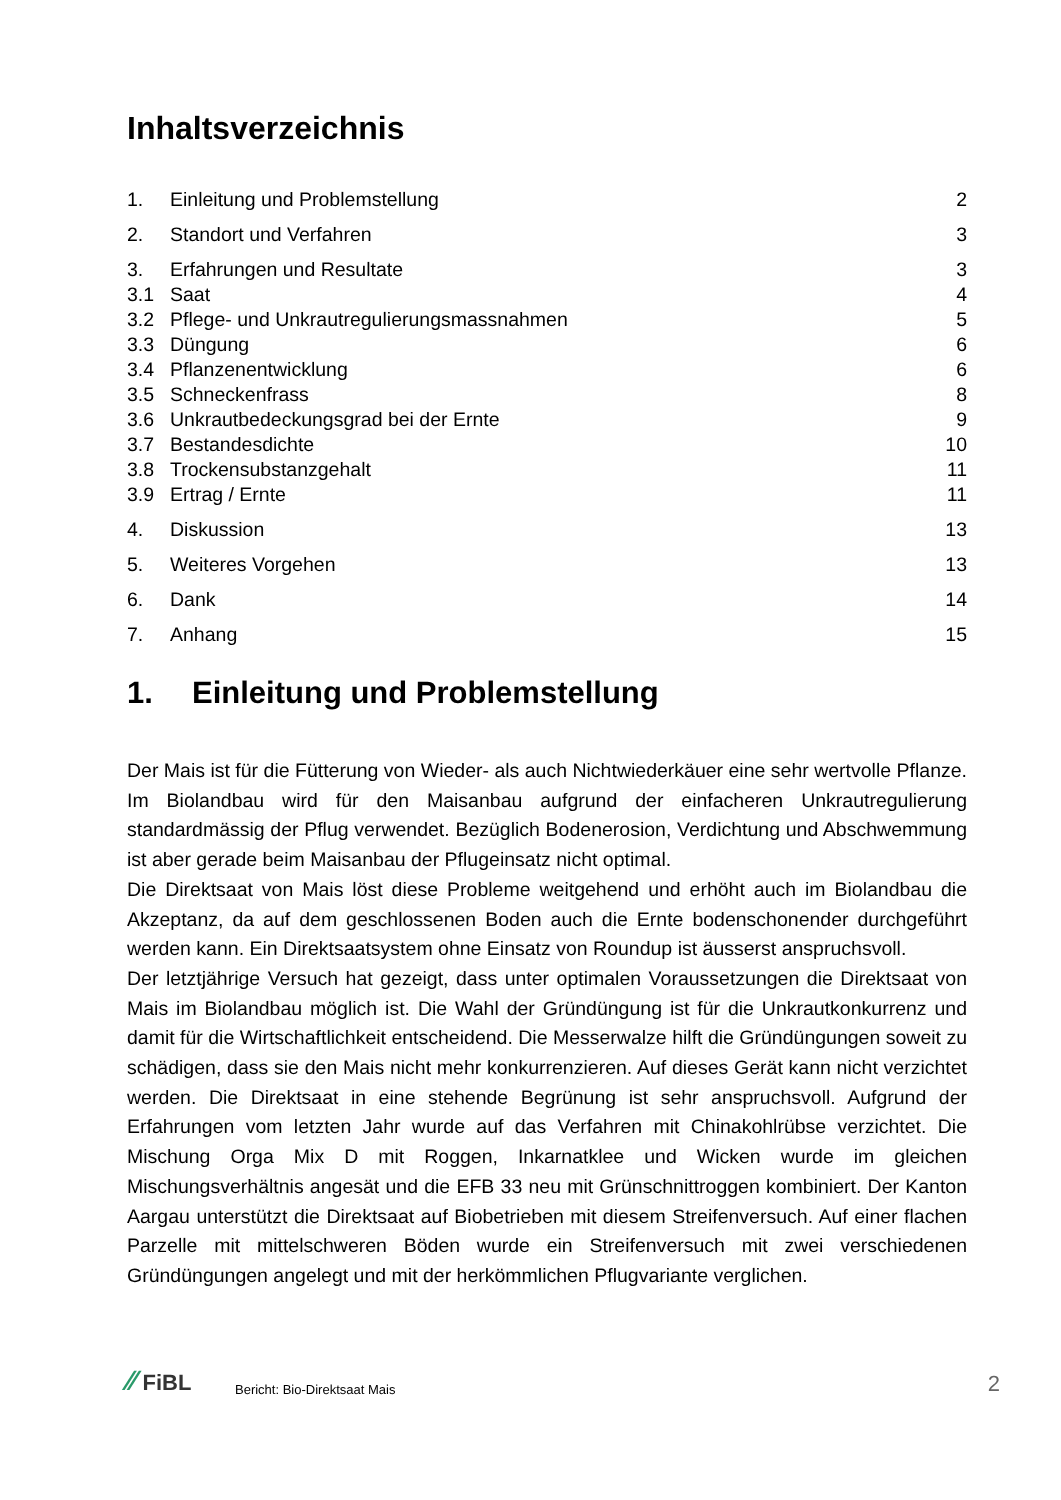Inhaltsverzeichnis
| 1. | Einleitung und Problemstellung | 2 |
| 2. | Standort und Verfahren | 3 |
| 3. | Erfahrungen und Resultate | 3 |
| 3.1 | Saat | 4 |
| 3.2 | Pflege- und Unkrautregulierungsmassnahmen | 5 |
| 3.3 | Düngung | 6 |
| 3.4 | Pflanzenentwicklung | 6 |
| 3.5 | Schneckenfrass | 8 |
| 3.6 | Unkrautbedeckungsgrad bei der Ernte | 9 |
| 3.7 | Bestandesdichte | 10 |
| 3.8 | Trockensubstanzgehalt | 11 |
| 3.9 | Ertrag / Ernte | 11 |
| 4. | Diskussion | 13 |
| 5. | Weiteres Vorgehen | 13 |
| 6. | Dank | 14 |
| 7. | Anhang | 15 |
1. Einleitung und Problemstellung
Der Mais ist für die Fütterung von Wieder- als auch Nichtwiederkäuer eine sehr wertvolle Pflanze. Im Biolandbau wird für den Maisanbau aufgrund der einfacheren Unkrautregulierung standardmässig der Pflug verwendet. Bezüglich Bodenerosion, Verdichtung und Abschwemmung ist aber gerade beim Maisanbau der Pflugeinsatz nicht optimal.
Die Direktsaat von Mais löst diese Probleme weitgehend und erhöht auch im Biolandbau die Akzeptanz, da auf dem geschlossenen Boden auch die Ernte bodenschonender durchgeführt werden kann. Ein Direktsaatsystem ohne Einsatz von Roundup ist äusserst anspruchsvoll.
Der letztjährige Versuch hat gezeigt, dass unter optimalen Voraussetzungen die Direktsaat von Mais im Biolandbau möglich ist. Die Wahl der Gründüngung ist für die Unkrautkonkurrenz und damit für die Wirtschaftlichkeit entscheidend. Die Messerwalze hilft die Gründüngungen soweit zu schädigen, dass sie den Mais nicht mehr konkurrenzieren. Auf dieses Gerät kann nicht verzichtet werden. Die Direktsaat in eine stehende Begrünung ist sehr anspruchsvoll. Aufgrund der Erfahrungen vom letzten Jahr wurde auf das Verfahren mit Chinakohlrübse verzichtet. Die Mischung Orga Mix D mit Roggen, Inkarnatklee und Wicken wurde im gleichen Mischungsverhältnis angesät und die EFB 33 neu mit Grünschnittroggen kombiniert. Der Kanton Aargau unterstützt die Direktsaat auf Biobetrieben mit diesem Streifenversuch. Auf einer flachen Parzelle mit mittelschweren Böden wurde ein Streifenversuch mit zwei verschiedenen Gründüngungen angelegt und mit der herkömmlichen Pflugvariante verglichen.
⁄⁄ FiBL
Bericht: Bio-Direktsaat Mais
2